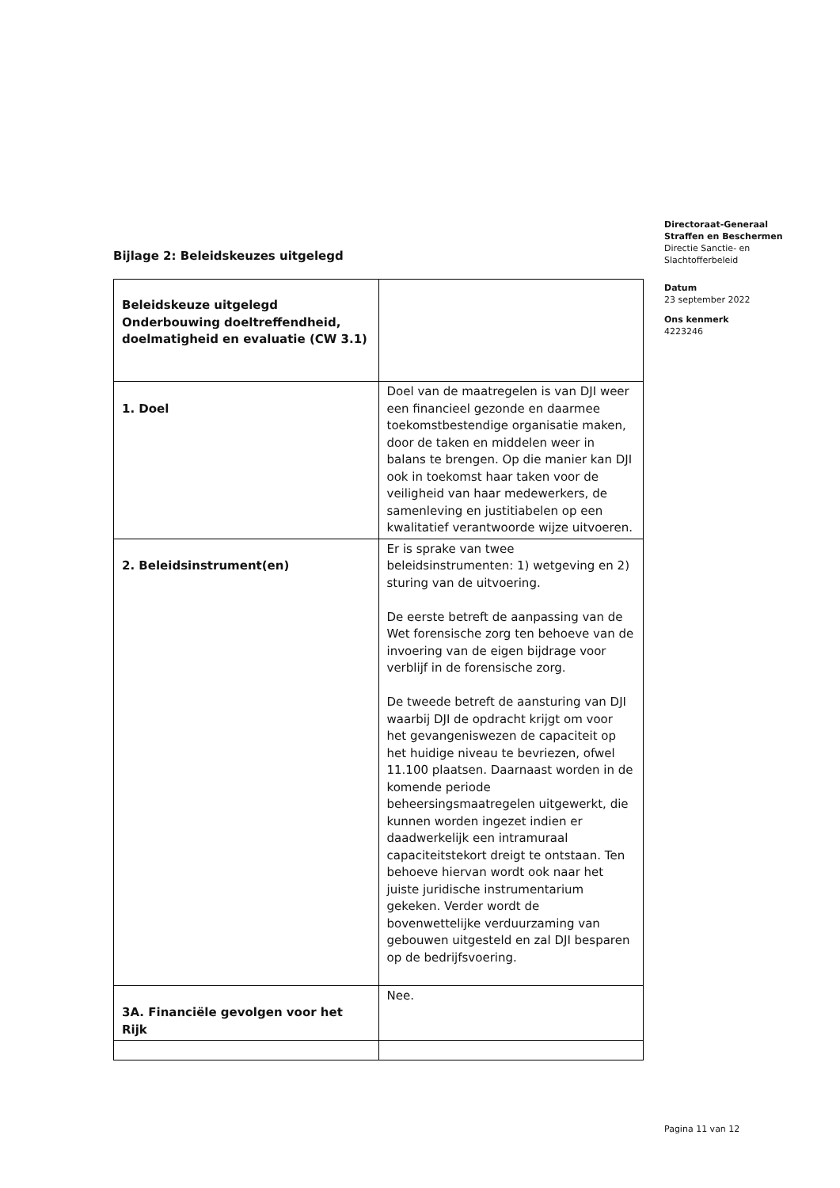Directoraat-Generaal
Straffen en Beschermen
Directie Sanctie- en
Slachtofferbeleid
Datum
23 september 2022
Ons kenmerk
4223246
Bijlage 2: Beleidskeuzes uitgelegd
| Beleidskeuze uitgelegd Onderbouwing doeltreffendheid, doelmatigheid en evaluatie (CW 3.1) | |
| 1. Doel | Doel van de maatregelen is van DJI weer een financieel gezonde en daarmee toekomstbestendige organisatie maken, door de taken en middelen weer in balans te brengen. Op die manier kan DJI ook in toekomst haar taken voor de veiligheid van haar medewerkers, de samenleving en justitiabelen op een kwalitatief verantwoorde wijze uitvoeren. |
| 2. Beleidsinstrument(en) | Er is sprake van twee beleidsinstrumenten: 1) wetgeving en 2) sturing van de uitvoering. De eerste betreft de aanpassing van de Wet forensische zorg ten behoeve van de invoering van de eigen bijdrage voor verblijf in de forensische zorg. De tweede betreft de aansturing van DJI waarbij DJI de opdracht krijgt om voor het gevangeniswezen de capaciteit op het huidige niveau te bevriezen, ofwel 11.100 plaatsen. Daarnaast worden in de komende periode beheersingsmaatregelen uitgewerkt, die kunnen worden ingezet indien er daadwerkelijk een intramuraal capaciteitstekort dreigt te ontstaan. Ten behoeve hiervan wordt ook naar het juiste juridische instrumentarium gekeken. Verder wordt de bovenwettelijke verduurzaming van gebouwen uitgesteld en zal DJI besparen op de bedrijfsvoering. |
| 3A. Financiële gevolgen voor het Rijk | Nee. |
Pagina 11 van 12